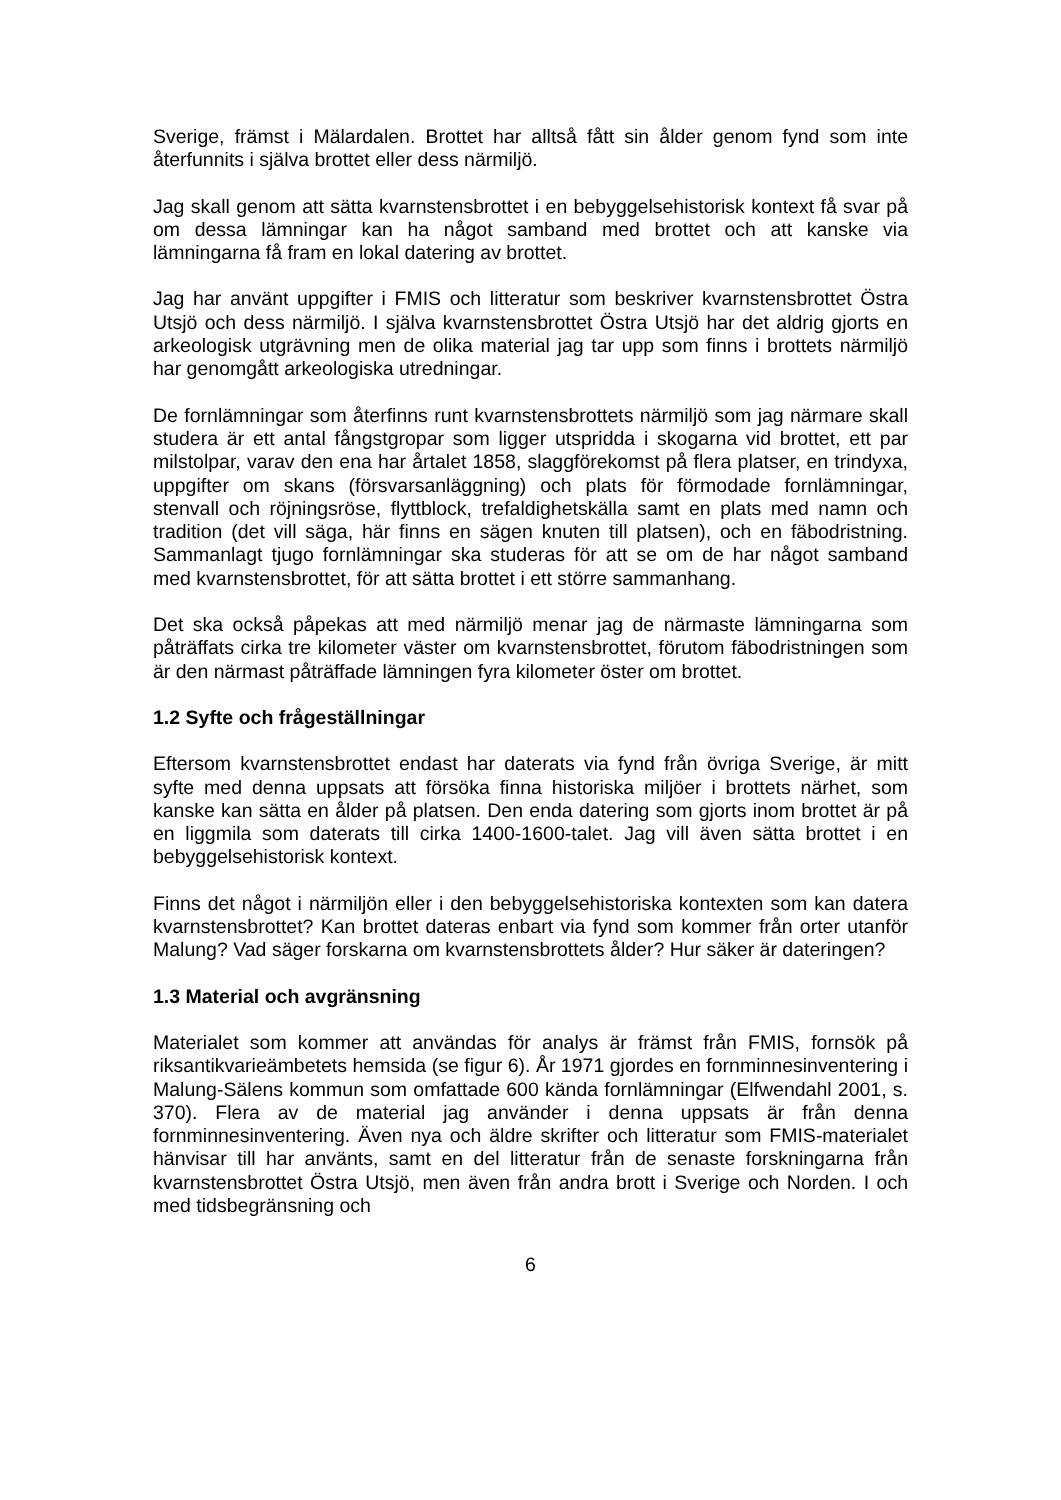Sverige, främst i Mälardalen. Brottet har alltså fått sin ålder genom fynd som inte återfunnits i själva brottet eller dess närmiljö.
Jag skall genom att sätta kvarnstensbrottet i en bebyggelsehistorisk kontext få svar på om dessa lämningar kan ha något samband med brottet och att kanske via lämningarna få fram en lokal datering av brottet.
Jag har använt uppgifter i FMIS och litteratur som beskriver kvarnstensbrottet Östra Utsjö och dess närmiljö. I själva kvarnstensbrottet Östra Utsjö har det aldrig gjorts en arkeologisk utgrävning men de olika material jag tar upp som finns i brottets närmiljö har genomgått arkeologiska utredningar.
De fornlämningar som återfinns runt kvarnstensbrottets närmiljö som jag närmare skall studera är ett antal fångstgropar som ligger utspridda i skogarna vid brottet, ett par milstolpar, varav den ena har årtalet 1858, slaggförekomst på flera platser, en trindyxa, uppgifter om skans (försvarsanläggning) och plats för förmodade fornlämningar, stenvall och röjningsröse, flyttblock, trefaldighetskälla samt en plats med namn och tradition (det vill säga, här finns en sägen knuten till platsen), och en fäbodristning. Sammanlagt tjugo fornlämningar ska studeras för att se om de har något samband med kvarnstensbrottet, för att sätta brottet i ett större sammanhang.
Det ska också påpekas att med närmiljö menar jag de närmaste lämningarna som påträffats cirka tre kilometer väster om kvarnstensbrottet, förutom fäbodristningen som är den närmast påträffade lämningen fyra kilometer öster om brottet.
1.2 Syfte och frågeställningar
Eftersom kvarnstensbrottet endast har daterats via fynd från övriga Sverige, är mitt syfte med denna uppsats att försöka finna historiska miljöer i brottets närhet, som kanske kan sätta en ålder på platsen. Den enda datering som gjorts inom brottet är på en liggmila som daterats till cirka 1400-1600-talet. Jag vill även sätta brottet i en bebyggelsehistorisk kontext.
Finns det något i närmiljön eller i den bebyggelsehistoriska kontexten som kan datera kvarnstensbrottet? Kan brottet dateras enbart via fynd som kommer från orter utanför Malung? Vad säger forskarna om kvarnstensbrottets ålder? Hur säker är dateringen?
1.3 Material och avgränsning
Materialet som kommer att användas för analys är främst från FMIS, fornsök på riksantikvarieämbetets hemsida (se figur 6). År 1971 gjordes en fornminnesinventering i Malung-Sälens kommun som omfattade 600 kända fornlämningar (Elfwendahl 2001, s. 370). Flera av de material jag använder i denna uppsats är från denna fornminnesinventering. Även nya och äldre skrifter och litteratur som FMIS-materialet hänvisar till har använts, samt en del litteratur från de senaste forskningarna från kvarnstensbrottet Östra Utsjö, men även från andra brott i Sverige och Norden. I och med tidsbegränsning och
6